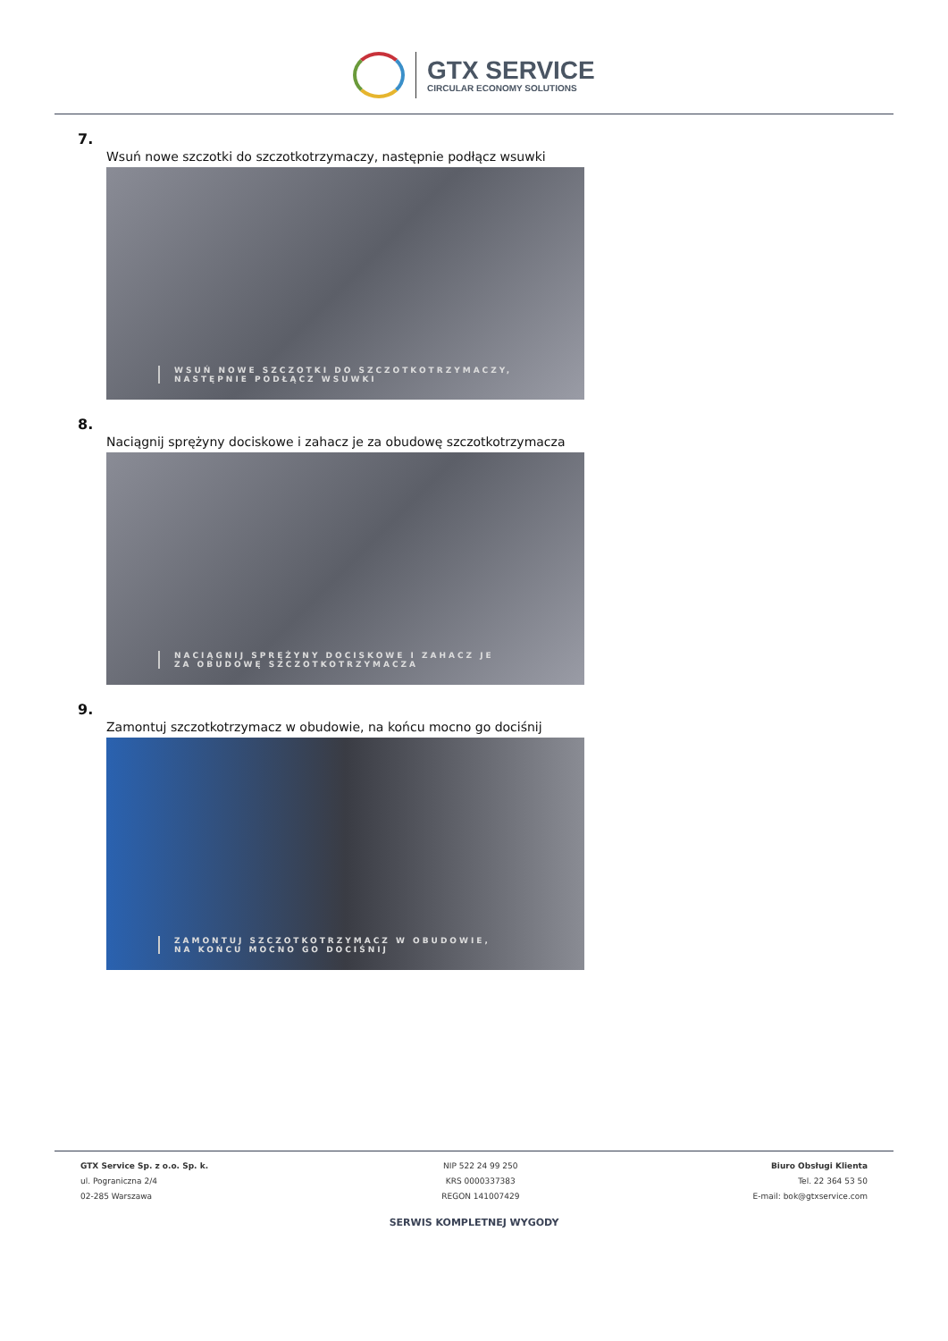GTX SERVICE
CIRCULAR ECONOMY SOLUTIONS
7.
Wsuń nowe szczotki do szczotkotrzymaczy, następnie podłącz wsuwki
WSUŃ NOWE SZCZOTKI DO SZCZOTKOTRZYMACZY,
NASTĘPNIE PODŁĄCZ WSUWKI
8.
Naciągnij sprężyny dociskowe i zahacz je za obudowę szczotkotrzymacza
NACIĄGNIJ SPRĘŻYNY DOCISKOWE I ZAHACZ JE
ZA OBUDOWĘ SZCZOTKOTRZYMACZA
9.
Zamontuj szczotkotrzymacz w obudowie, na końcu mocno go dociśnij
ZAMONTUJ SZCZOTKOTRZYMACZ W OBUDOWIE,
NA KOŃCU MOCNO GO DOCIŚNIJ
GTX Service Sp. z o.o. Sp. k.
ul. Pograniczna 2/4
02-285 Warszawa
NIP 522 24 99 250
KRS 0000337383
REGON 141007429
Biuro Obsługi Klienta
Tel. 22 364 53 50
E-mail: bok@gtxservice.com
SERWIS KOMPLETNEJ WYGODY